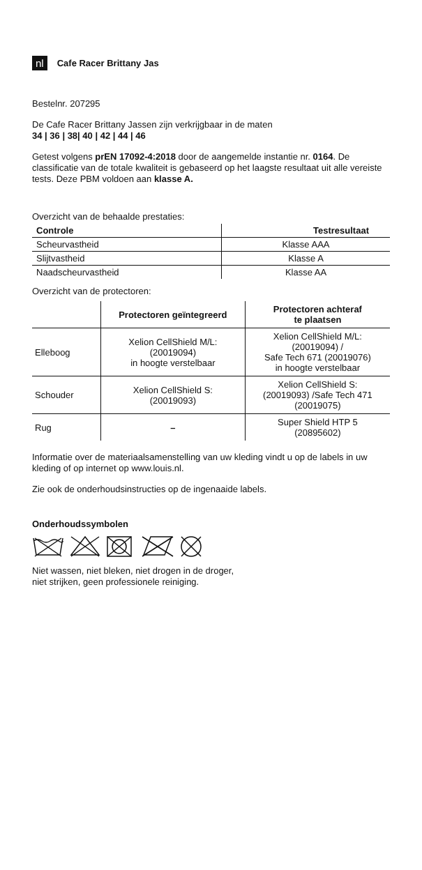nl Cafe Racer Brittany Jas
Bestelnr. 207295
De Cafe Racer Brittany Jassen zijn verkrijgbaar in de maten
34 | 36 | 38| 40 | 42 | 44 | 46
Getest volgens prEN 17092-4:2018 door de aangemelde instantie nr. 0164. De classificatie van de totale kwaliteit is gebaseerd op het laagste resultaat uit alle vereiste tests. Deze PBM voldoen aan klasse A.
Overzicht van de behaalde prestaties:
| Controle | Testresultaat |
| --- | --- |
| Scheurvastheid | Klasse AAA |
| Slijtvastheid | Klasse A |
| Naadscheurvastheid | Klasse AA |
Overzicht van de protectoren:
| | Protectoren geïntegreerd | Protectoren achteraf te plaatsen |
| --- | --- | --- |
| Elleboog | Xelion CellShield M/L: (20019094) in hoogte verstelbaar | Xelion CellShield M/L: (20019094) / Safe Tech 671 (20019076) in hoogte verstelbaar |
| Schouder | Xelion CellShield S: (20019093) | Xelion CellShield S: (20019093) /Safe Tech 471 (20019075) |
| Rug | – | Super Shield HTP 5 (20895602) |
Informatie over de materiaalsamenstelling van uw kleding vindt u op de labels in uw kleding of op internet op www.louis.nl.
Zie ook de onderhoudsinstructies op de ingenaaide labels.
Onderhoudssymbolen
Niet wassen, niet bleken, niet drogen in de droger,
niet strijken, geen professionele reiniging.